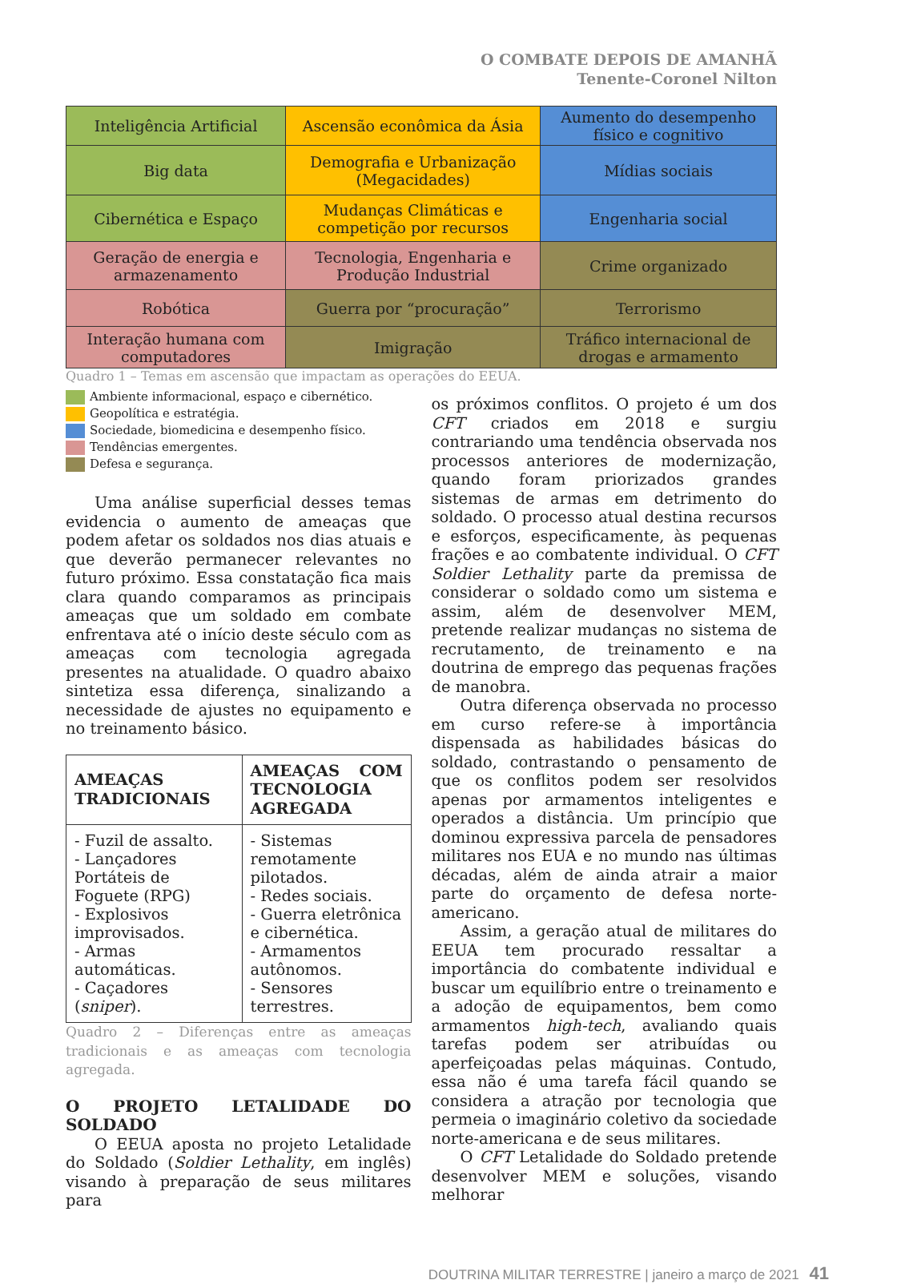O COMBATE DEPOIS DE AMANHÃ
Tenente-Coronel Nilton
| Inteligência Artificial | Ascensão econômica da Ásia | Aumento do desempenho físico e cognitivo |
| Big data | Demografia e Urbanização (Megacidades) | Mídias sociais |
| Cibernética e Espaço | Mudanças Climáticas e competição por recursos | Engenharia social |
| Geração de energia e armazenamento | Tecnologia, Engenharia e Produção Industrial | Crime organizado |
| Robótica | Guerra por “procuração” | Terrorismo |
| Interação humana com computadores | Imigração | Tráfico internacional de drogas e armamento |
Quadro 1 – Temas em ascensão que impactam as operações do EEUA.
Ambiente informacional, espaço e cibernético.
Geopolítica e estratégia.
Sociedade, biomedicina e desempenho físico.
Tendências emergentes.
Defesa e segurança.
Uma análise superficial desses temas evidencia o aumento de ameaças que podem afetar os soldados nos dias atuais e que deverão permanecer relevantes no futuro próximo. Essa constatação fica mais clara quando comparamos as principais ameaças que um soldado em combate enfrentava até o início deste século com as ameaças com tecnologia agregada presentes na atualidade. O quadro abaixo sintetiza essa diferença, sinalizando a necessidade de ajustes no equipamento e no treinamento básico.
| AMEAÇAS TRADICIONAIS | AMEAÇAS COM TECNOLOGIA AGREGADA |
| --- | --- |
| - Fuzil de assalto. - Lançadores Portáteis de Foguete (RPG) - Explosivos improvisados. - Armas automáticas. - Caçadores ( sniper ). | - Sistemas remotamente pilotados. - Redes sociais. - Guerra eletrônica e cibernética. - Armamentos autônomos. - Sensores terrestres. |
Quadro 2 – Diferenças entre as ameaças tradicionais e as ameaças com tecnologia agregada.
O PROJETO LETALIDADE DO SOLDADO
O EEUA aposta no projeto Letalidade do Soldado (Soldier Lethality, em inglês) visando à preparação de seus militares para
os próximos conflitos. O projeto é um dos CFT criados em 2018 e surgiu contrariando uma tendência observada nos processos anteriores de modernização, quando foram priorizados grandes sistemas de armas em detrimento do soldado. O processo atual destina recursos e esforços, especificamente, às pequenas frações e ao combatente individual. O CFT Soldier Lethality parte da premissa de considerar o soldado como um sistema e assim, além de desenvolver MEM, pretende realizar mudanças no sistema de recrutamento, de treinamento e na doutrina de emprego das pequenas frações de manobra.
Outra diferença observada no processo em curso refere-se à importância dispensada as habilidades básicas do soldado, contrastando o pensamento de que os conflitos podem ser resolvidos apenas por armamentos inteligentes e operados a distância. Um princípio que dominou expressiva parcela de pensadores militares nos EUA e no mundo nas últimas décadas, além de ainda atrair a maior parte do orçamento de defesa norte-americano.
Assim, a geração atual de militares do EEUA tem procurado ressaltar a importância do combatente individual e buscar um equilíbrio entre o treinamento e a adoção de equipamentos, bem como armamentos high-tech, avaliando quais tarefas podem ser atribuídas ou aperfeiçoadas pelas máquinas. Contudo, essa não é uma tarefa fácil quando se considera a atração por tecnologia que permeia o imaginário coletivo da sociedade norte-americana e de seus militares.
O CFT Letalidade do Soldado pretende desenvolver MEM e soluções, visando melhorar
DOUTRINA MILITAR TERRESTRE | janeiro a março de 2021 41